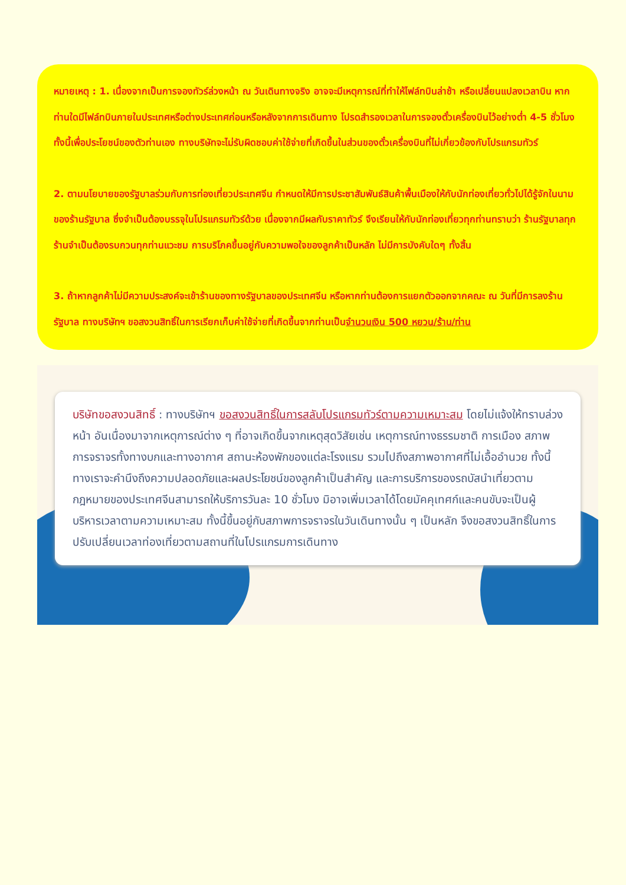หมายเหตุ : 1. เนื่องจากเป็นการจองทัวร์ล่วงหน้า ณ วันเดินทางจริง อาจจะมีเหตุการณ์ที่ทำให้ไฟล์ทบินล่าช้า หรือเปลี่ยนแปลงเวลาบิน หากท่านใดมีไฟล์ทบินภายในประเทศหรือต่างประเทศก่อนหรือหลังจากการเดินทาง โปรดสำรองเวลาในการจองตั๋วเครื่องบินไว้อย่างต่ำ 4-5 ชั่วโมง ทั้งนี้เพื่อประโยชน์ของตัวท่านเอง ทางบริษัทจะไม่รับผิดชอบค่าใช้จ่ายที่เกิดขึ้นในส่วนของตั๋วเครื่องบินที่ไม่เกี่ยวข้องกับโปรแกรมทัวร์
2. ตามนโยบายของรัฐบาลร่วมกับการท่องเที่ยวประเทศจีน กำหนดให้มีการประชาสัมพันธ์สินค้าพื้นเมืองให้กับนักท่องเที่ยวทั่วไปได้รู้จักในนามของร้านรัฐบาล ซึ่งจำเป็นต้องบรรจุในโปรแกรมทัวร์ด้วย เนื่องจากมีผลกับราคาทัวร์ จึงเรียนให้กับนักท่องเที่ยวทุกท่านทราบว่า ร้านรัฐบาลทุกร้านจำเป็นต้องรบกวนทุกท่านแวะชม การบริโภคขึ้นอยู่กับความพอใจของลูกค้าเป็นหลัก ไม่มีการบังคับใดๆ ทั้งสิ้น
3. ถ้าหากลูกค้าไม่มีความประสงค์จะเข้าร้านของทางรัฐบาลของประเทศจีน หรือหากท่านต้องการแยกตัวออกจากคณะ ณ วันที่มีการลงร้านรัฐบาล ทางบริษัทฯ ขอสงวนสิทธิ์ในการเรียกเก็บค่าใช้จ่ายที่เกิดขึ้นจากท่านเป็นจำนวนเงิน 500 หยวน/ร้าน/ท่าน
บริษัทขอสงวนสิทธิ์ : ทางบริษัทฯ ขอสงวนสิทธิ์ในการสลับโปรแกรมทัวร์ตามความเหมาะสม โดยไม่แจ้งให้ทราบล่วงหน้า อันเนื่องมาจากเหตุการณ์ต่าง ๆ ที่อาจเกิดขึ้นจากเหตุสุดวิสัยเช่น เหตุการณ์ทางธรรมชาติ การเมือง สภาพการจราจรทั้งทางบกและทางอากาศ สถานะห้องพักของแต่ละโรงแรม รวมไปถึงสภาพอากาศที่ไม่เอื้ออำนวย ทั้งนี้ทางเราจะคำนึงถึงความปลอดภัยและผลประโยชน์ของลูกค้าเป็นสำคัญ และการบริการของรถบัสนำเที่ยวตามกฎหมายของประเทศจีนสามารถให้บริการวันละ 10 ชั่วโมง มิอาจเพิ่มเวลาได้โดยมัคคุเทศก์และคนขับจะเป็นผู้บริหารเวลาตามความเหมาะสม ทั้งนี้ขึ้นอยู่กับสภาพการจราจรในวันเดินทางนั้น ๆ เป็นหลัก จึงขอสงวนสิทธิ์ในการปรับเปลี่ยนเวลาท่องเที่ยวตามสถานที่ในโปรแกรมการเดินทาง